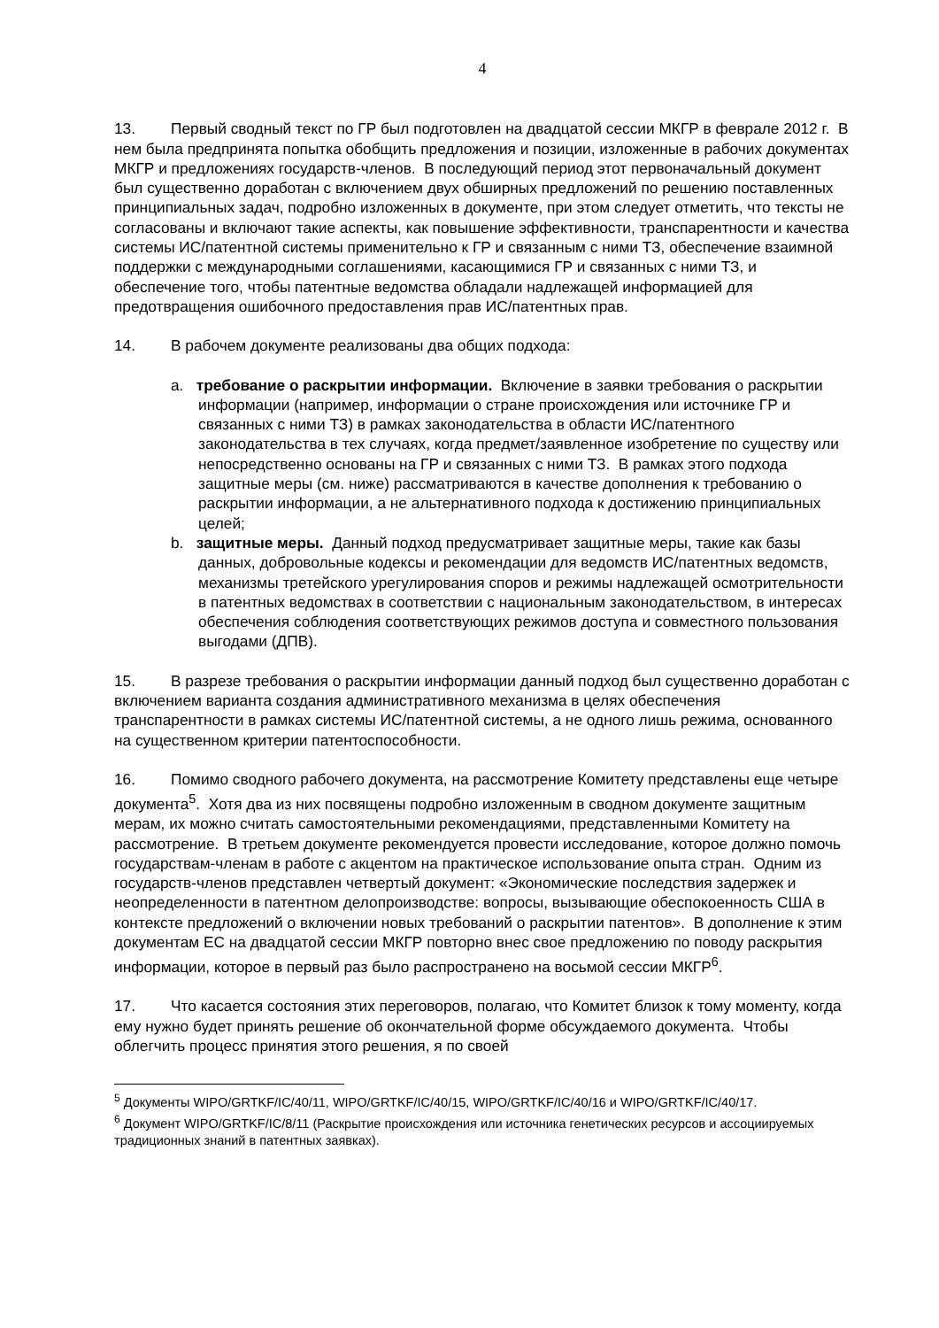4
13. Первый сводный текст по ГР был подготовлен на двадцатой сессии МКГР в феврале 2012 г. В нем была предпринята попытка обобщить предложения и позиции, изложенные в рабочих документах МКГР и предложениях государств-членов. В последующий период этот первоначальный документ был существенно доработан с включением двух обширных предложений по решению поставленных принципиальных задач, подробно изложенных в документе, при этом следует отметить, что тексты не согласованы и включают такие аспекты, как повышение эффективности, транспарентности и качества системы ИС/патентной системы применительно к ГР и связанным с ними ТЗ, обеспечение взаимной поддержки с международными соглашениями, касающимися ГР и связанных с ними ТЗ, и обеспечение того, чтобы патентные ведомства обладали надлежащей информацией для предотвращения ошибочного предоставления прав ИС/патентных прав.
14. В рабочем документе реализованы два общих подхода:
a. требование о раскрытии информации. Включение в заявки требования о раскрытии информации (например, информации о стране происхождения или источнике ГР и связанных с ними ТЗ) в рамках законодательства в области ИС/патентного законодательства в тех случаях, когда предмет/заявленное изобретение по существу или непосредственно основаны на ГР и связанных с ними ТЗ. В рамках этого подхода защитные меры (см. ниже) рассматриваются в качестве дополнения к требованию о раскрытии информации, а не альтернативного подхода к достижению принципиальных целей;
b. защитные меры. Данный подход предусматривает защитные меры, такие как базы данных, добровольные кодексы и рекомендации для ведомств ИС/патентных ведомств, механизмы третейского урегулирования споров и режимы надлежащей осмотрительности в патентных ведомствах в соответствии с национальным законодательством, в интересах обеспечения соблюдения соответствующих режимов доступа и совместного пользования выгодами (ДПВ).
15. В разрезе требования о раскрытии информации данный подход был существенно доработан с включением варианта создания административного механизма в целях обеспечения транспарентности в рамках системы ИС/патентной системы, а не одного лишь режима, основанного на существенном критерии патентоспособности.
16. Помимо сводного рабочего документа, на рассмотрение Комитету представлены еще четыре документа<sup>5</sup>. Хотя два из них посвящены подробно изложенным в сводном документе защитным мерам, их можно считать самостоятельными рекомендациями, представленными Комитету на рассмотрение. В третьем документе рекомендуется провести исследование, которое должно помочь государствам-членам в работе с акцентом на практическое использование опыта стран. Одним из государств-членов представлен четвертый документ: «Экономические последствия задержек и неопределенности в патентном делопроизводстве: вопросы, вызывающие обеспокоенность США в контексте предложений о включении новых требований о раскрытии патентов». В дополнение к этим документам ЕС на двадцатой сессии МКГР повторно внес свое предложению по поводу раскрытия информации, которое в первый раз было распространено на восьмой сессии МКГР<sup>6</sup>.
17. Что касается состояния этих переговоров, полагаю, что Комитет близок к тому моменту, когда ему нужно будет принять решение об окончательной форме обсуждаемого документа. Чтобы облегчить процесс принятия этого решения, я по своей
<sup>5</sup> Документы WIPO/GRTKF/IC/40/11, WIPO/GRTKF/IC/40/15, WIPO/GRTKF/IC/40/16 и WIPO/GRTKF/IC/40/17.
<sup>6</sup> Документ WIPO/GRTKF/IC/8/11 (Раскрытие происхождения или источника генетических ресурсов и ассоциируемых традиционных знаний в патентных заявках).